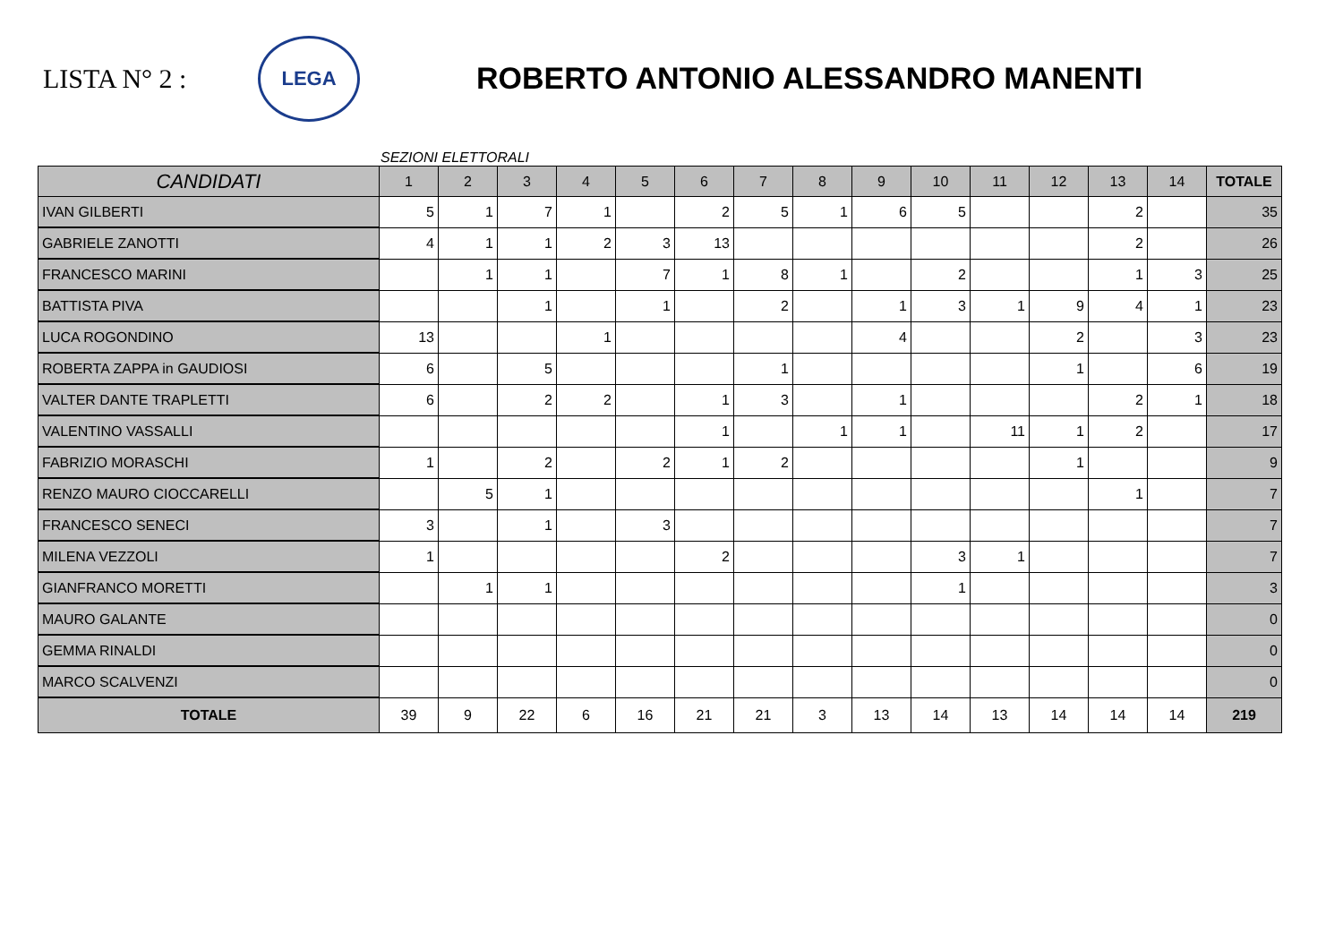LISTA N° 2 :
LEGA
ROBERTO ANTONIO ALESSANDRO MANENTI
SEZIONI ELETTORALI
| CANDIDATI | 1 | 2 | 3 | 4 | 5 | 6 | 7 | 8 | 9 | 10 | 11 | 12 | 13 | 14 | TOTALE |
| --- | --- | --- | --- | --- | --- | --- | --- | --- | --- | --- | --- | --- | --- | --- | --- |
| IVAN GILBERTI | 5 | 1 | 7 | 1 | | 2 | 5 | 1 | 6 | 5 | | | 2 | | 35 |
| GABRIELE ZANOTTI | 4 | 1 | 1 | 2 | 3 | 13 | | | | | | | 2 | | 26 |
| FRANCESCO MARINI | | 1 | 1 | | 7 | 1 | 8 | 1 | | 2 | | | 1 | 3 | 25 |
| BATTISTA PIVA | | | 1 | | 1 | | 2 | | 1 | 3 | 1 | 9 | 4 | 1 | 23 |
| LUCA ROGONDINO | 13 | | | 1 | | | | | 4 | | | 2 | | 3 | 23 |
| ROBERTA ZAPPA in GAUDIOSI | 6 | | 5 | | | | 1 | | | | | 1 | | 6 | 19 |
| VALTER DANTE TRAPLETTI | 6 | | 2 | 2 | | 1 | 3 | | 1 | | | | 2 | 1 | 18 |
| VALENTINO VASSALLI | | | | | | 1 | | 1 | 1 | | 11 | 1 | 2 | | 17 |
| FABRIZIO MORASCHI | 1 | | 2 | | 2 | 1 | 2 | | | | | 1 | | | 9 |
| RENZO MAURO CIOCCARELLI | | 5 | 1 | | | | | | | | | | 1 | | 7 |
| FRANCESCO SENECI | 3 | | 1 | | 3 | | | | | | | | | | 7 |
| MILENA VEZZOLI | 1 | | | | | 2 | | | | 3 | 1 | | | | 7 |
| GIANFRANCO MORETTI | | 1 | 1 | | | | | | | 1 | | | | | 3 |
| MAURO GALANTE | | | | | | | | | | | | | | | 0 |
| GEMMA RINALDI | | | | | | | | | | | | | | | 0 |
| MARCO SCALVENZI | | | | | | | | | | | | | | | 0 |
| TOTALE | 39 | 9 | 22 | 6 | 16 | 21 | 21 | 3 | 13 | 14 | 13 | 14 | 14 | 14 | 219 |